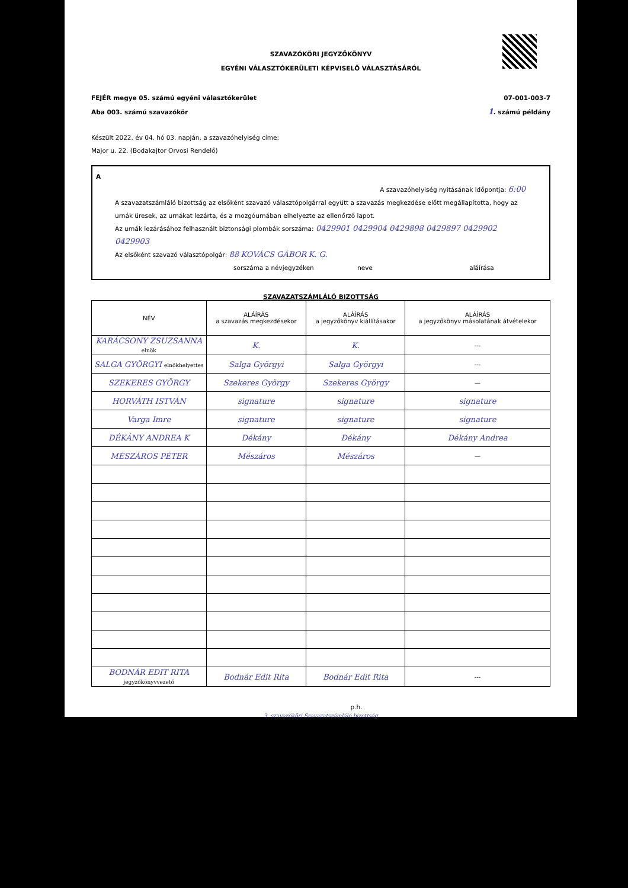SZAVAZÓKÖRI JEGYZŐKÖNYV
EGYÉNI VÁLASZTÓKERÜLETI KÉPVISELŐ VÁLASZTÁSÁRÓL
FEJÉR megye 05. számú egyéni választókerület
Aba 003. számú szavazókör 07-001-003-7
1. számú példány
Készült 2022. év 04. hó 03. napján, a szavazóhelyiség címe:
Major u. 22. (Bodakajtor Orvosi Rendelő)
A
A szavazóhelyiség nyitásának időpontja: 6:00
A szavazatszámláló bizottság az elsőként szavazó választópolgárral együtt a szavazás megkezdése előtt megállapította, hogy az urnák üresek, az urnákat lezárta, és a mozgóurnában elhelyezte az ellenőrző lapot.
Az urnák lezárásához felhasznált biztonsági plombák sorszáma: 0429901 0429904 0429898 0429897 0429902 0429903
Az elsőként szavazó választópolgár: 88 KOVÁCS GÁBOR K. G.
sorszáma a névjegyzéken neve aláírása
SZAVAZATSZÁMLÁLÓ BIZOTTSÁG
| NÉV | ALÁÍRÁS a szavazás megkezdésekor | ALÁÍRÁS a jegyzőkönyv kiállításakor | ALÁÍRÁS a jegyzőkönyv másolatának átvételekor |
| --- | --- | --- | --- |
| KARÁCSONY ZSUZSANNA elnök | K. | K. | --- |
| SALGA GYÖRGYI elnökhelyettes | Salga Györgyi | Salga Györgyi | --- |
| SZEKERES GYÖRGY | Szekeres György | Szekeres György | — |
| HORVÁTH ISTVÁN | signature | signature | signature |
| Varga Imre | signature | signature | signature |
| DÉKÁNY ANDREA K | Dékány | Dékány | Dékány Andrea |
| MÉSZÁROS PÉTER | Mészáros | Mészáros | — |
| BODNÁR EDIT RITA jegyzőkönyvvezető | Bodnár Edit Rita | Bodnár Edit Rita | --- |
p.h.
3. szavazóköri Szavazatszámláló bizottság